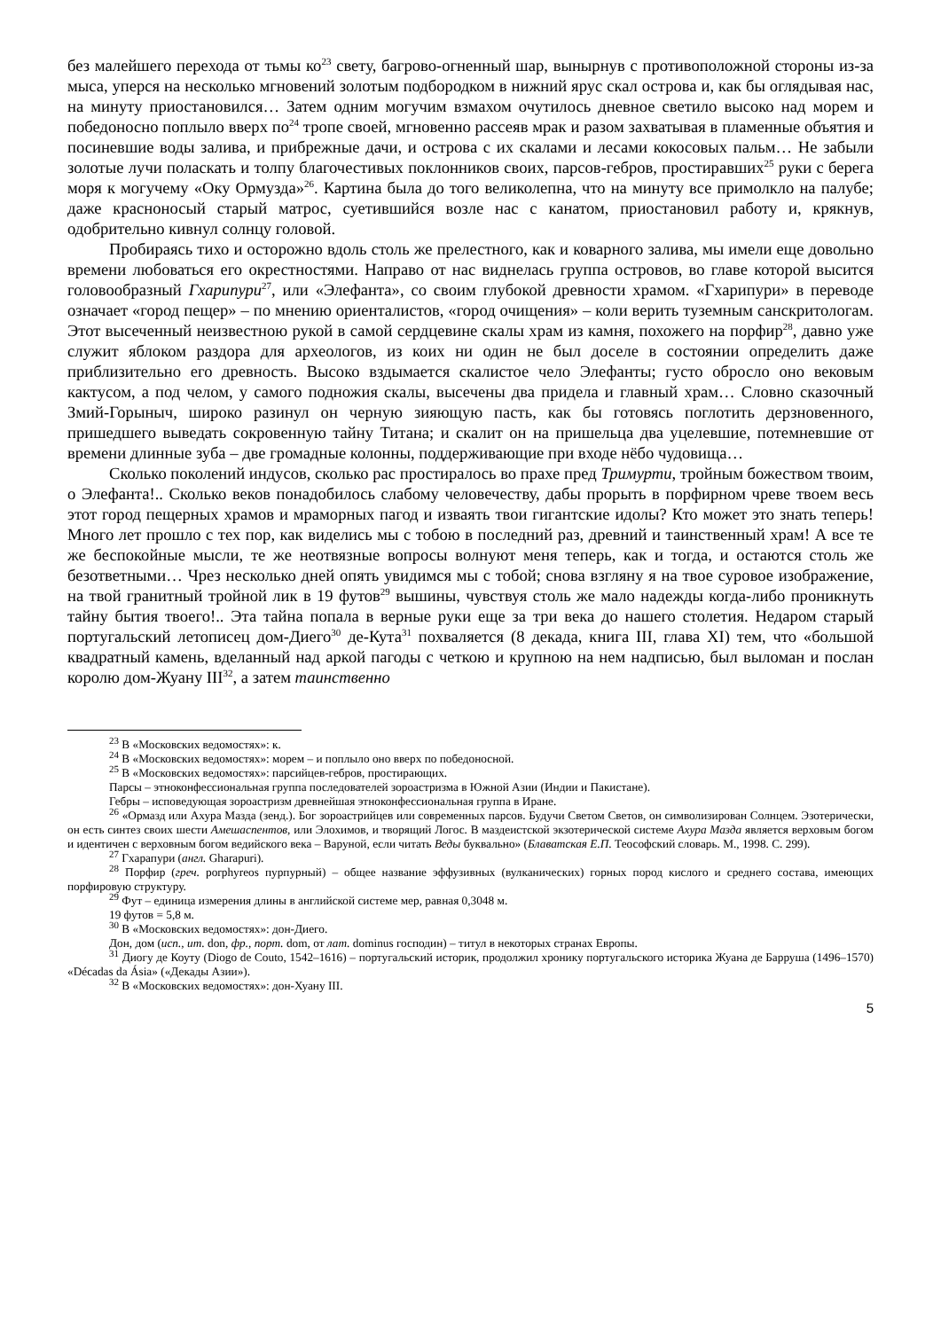без малейшего перехода от тьмы ко<sup>23</sup> свету, багрово-огненный шар, вынырнув с противоположной стороны из-за мыса, уперся на несколько мгновений золотым подбородком в нижний ярус скал острова и, как бы оглядывая нас, на минуту приостановился… Затем одним могучим взмахом очутилось дневное светило высоко над морем и победоносно поплыло вверх по<sup>24</sup> тропе своей, мгновенно рассеяв мрак и разом захватывая в пламенные объятия и посиневшие воды залива, и прибрежные дачи, и острова с их скалами и лесами кокосовых пальм… Не забыли золотые лучи поласкать и толпу благочестивых поклонников своих, парсов-гебров, простиравших<sup>25</sup> руки с берега моря к могучему «Оку Ормузда»<sup>26</sup>. Картина была до того великолепна, что на минуту все примолкло на палубе; даже красноносый старый матрос, суетившийся возле нас с канатом, приостановил работу и, крякнув, одобрительно кивнул солнцу головой.
Пробираясь тихо и осторожно вдоль столь же прелестного, как и коварного залива, мы имели еще довольно времени любоваться его окрестностями. Направо от нас виднелась группа островов, во главе которой высится головообразный Гхарипури<sup>27</sup>, или «Элефанта», со своим глубокой древности храмом. «Гхарипури» в переводе означает «город пещер» – по мнению ориенталистов, «город очищения» – коли верить туземным санскритологам. Этот высеченный неизвестною рукой в самой сердцевине скалы храм из камня, похожего на порфир<sup>28</sup>, давно уже служит яблоком раздора для археологов, из коих ни один не был доселе в состоянии определить даже приблизительно его древность. Высоко вздымается скалистое чело Элефанты; густо обросло оно вековым кактусом, а под челом, у самого подножия скалы, высечены два придела и главный храм… Словно сказочный Змий-Горыныч, широко разинул он черную зияющую пасть, как бы готовясь поглотить дерзновенного, пришедшего выведать сокровенную тайну Титана; и скалит он на пришельца два уцелевшие, потемневшие от времени длинные зуба – две громадные колонны, поддерживающие при входе нёбо чудовища…
Сколько поколений индусов, сколько рас простиралось во прахе пред Тримурти, тройным божеством твоим, о Элефанта!.. Сколько веков понадобилось слабому человечеству, дабы прорыть в порфирном чреве твоем весь этот город пещерных храмов и мраморных пагод и изваять твои гигантские идолы? Кто может это знать теперь! Много лет прошло с тех пор, как виделись мы с тобою в последний раз, древний и таинственный храм! А все те же беспокойные мысли, те же неотвязные вопросы волнуют меня теперь, как и тогда, и остаются столь же безответными… Чрез несколько дней опять увидимся мы с тобой; снова взгляну я на твое суровое изображение, на твой гранитный тройной лик в 19 футов<sup>29</sup> вышины, чувствуя столь же мало надежды когда-либо проникнуть тайну бытия твоего!.. Эта тайна попала в верные руки еще за три века до нашего столетия. Недаром старый португальский летописец дом-Диего<sup>30</sup> де-Кута<sup>31</sup> похваляется (8 декада, книга III, глава XI) тем, что «большой квадратный камень, вделанный над аркой пагоды с четкою и крупною на нем надписью, был выломан и послан королю дом-Жуану III<sup>32</sup>, а затем таинственно
<sup>23</sup> В «Московских ведомостях»: к.
<sup>24</sup> В «Московских ведомостях»: морем – и поплыло оно вверх по победоносной.
<sup>25</sup> В «Московских ведомостях»: парсийцев-гебров, простирающих.
Парсы – этноконфессиональная группа последователей зороастризма в Южной Азии (Индии и Пакистане).
Гебры – исповедующая зороастризм древнейшая этноконфессиональная группа в Иране.
<sup>26</sup> «Ормазд или Ахура Мазда (зенд.). Бог зороастрийцев или современных парсов. Будучи Светом Светов, он символизирован Солнцем. Эзотерически, он есть синтез своих шести Амешаспентов, или Элохимов, и творящий Логос. В маздеистской экзотерической системе Ахура Мазда является верховым богом и идентичен с верховным богом ведийского века – Варуной, если читать Веды буквально» (Блаватская Е.П. Теософский словарь. М., 1998. С. 299).
<sup>27</sup> Гхарапури (англ. Gharapuri).
<sup>28</sup> Порфир (греч. porphyreos пурпурный) – общее название эффузивных (вулканических) горных пород кислого и среднего состава, имеющих порфировую структуру.
<sup>29</sup> Фут – единица измерения длины в английской системе мер, равная 0,3048 м.
19 футов = 5,8 м.
<sup>30</sup> В «Московских ведомостях»: дон-Диего.
Дон, дом (исп., ит. don, фр., порт. dom, от лат. dominus господин) – титул в некоторых странах Европы.
<sup>31</sup> Диогу де Коуту (Diogo de Couto, 1542–1616) – португальский историк, продолжил хронику португальского историка Жуана де Барруша (1496–1570) «Décadas da Ásia» («Декады Азии»).
<sup>32</sup> В «Московских ведомостях»: дон-Хуану III.
5